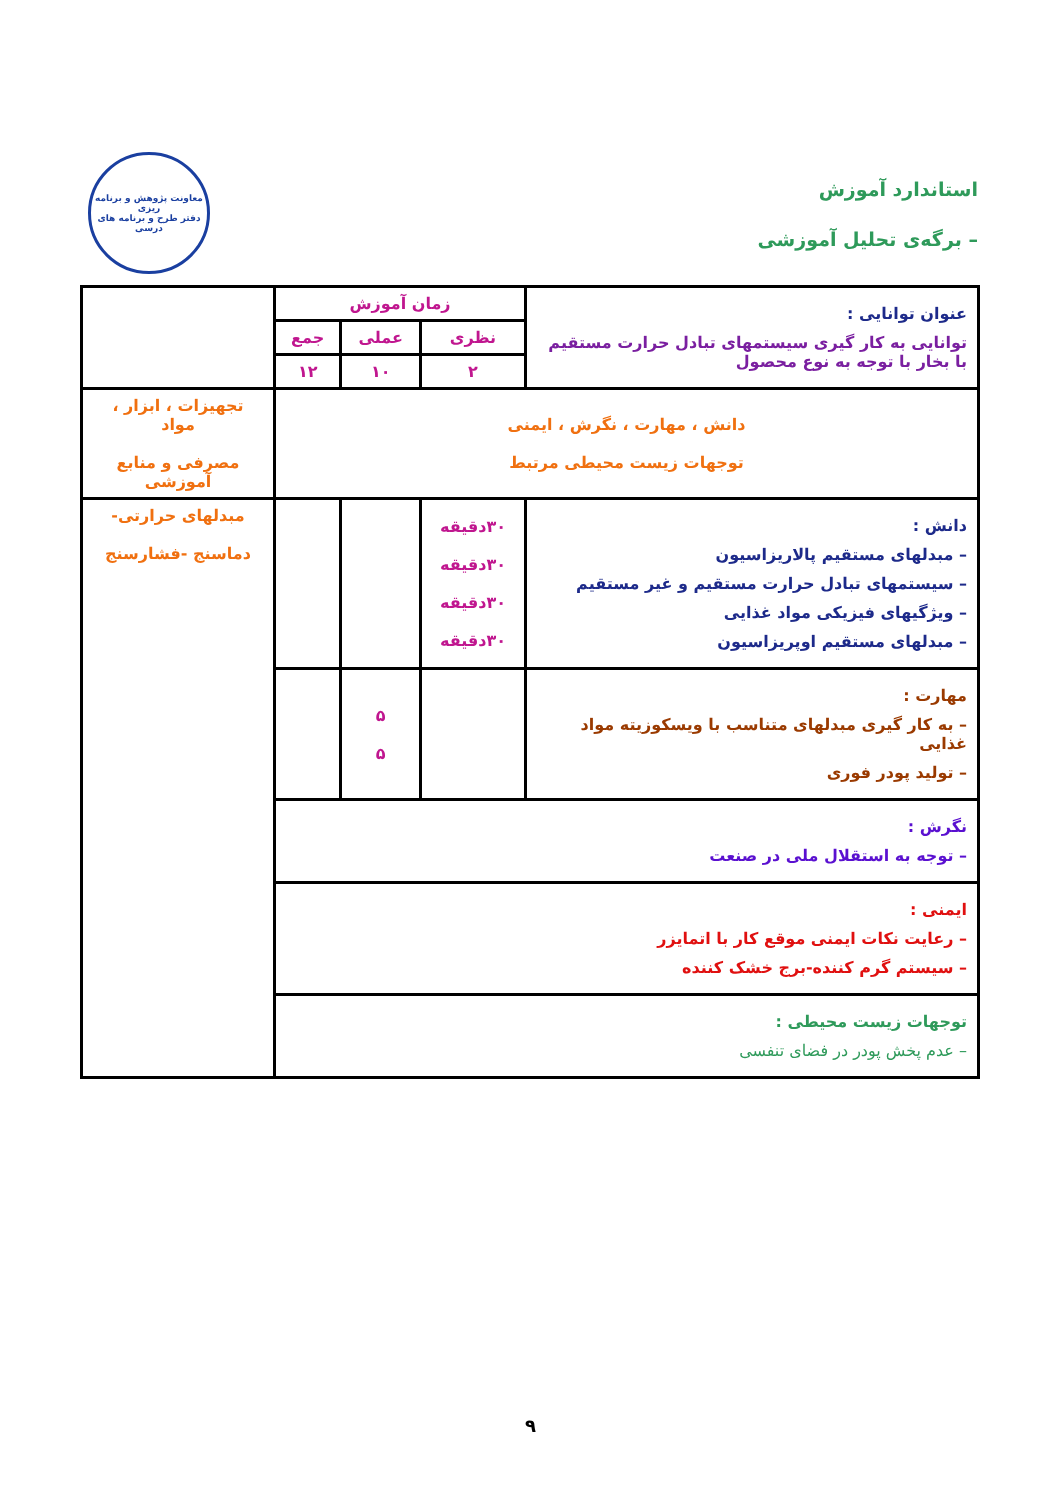استاندارد آموزش
– برگه‌ی تحلیل آموزشی
معاونت پژوهش و برنامه ریزی
دفتر طرح و برنامه های درسی
| عنوان توانایی : توانایی به کار گیری سیستمهای تبادل حرارت مستقیم با بخار با توجه به نوع محصول | زمان آموزش | | | |
| | نظری | عملی | جمع | |
| | ۲ | ۱۰ | ۱۲ | |
| دانش ، مهارت ، نگرش ، ایمنی توجهات زیست محیطی مرتبط | | | | تجهیزات ، ابزار ، مواد مصرفی و منابع آموزشی |
| دانش : – مبدلهای مستقیم پالاریزاسیون – سیستمهای تبادل حرارت مستقیم و غیر مستقیم – ویژگیهای فیزیکی مواد غذایی – مبدلهای مستقیم اوپریزاسیون | ۳۰دقیقه ۳۰دقیقه ۳۰دقیقه ۳۰دقیقه | | | مبدلهای حرارتی- دماسنج -فشارسنج |
| مهارت : – به کار گیری مبدلهای متناسب با ویسکوزیته مواد غذایی – تولید پودر فوری | | ۵ ۵ | | |
| نگرش : – توجه به استقلال ملی در صنعت | | | | |
| ایمنی : – رعایت نکات ایمنی موقع کار با اتمایزر – سیستم گرم کننده-برج خشک کننده | | | | |
| توجهات زیست محیطی : – عدم پخش پودر در فضای تنفسی | | | | |
۹